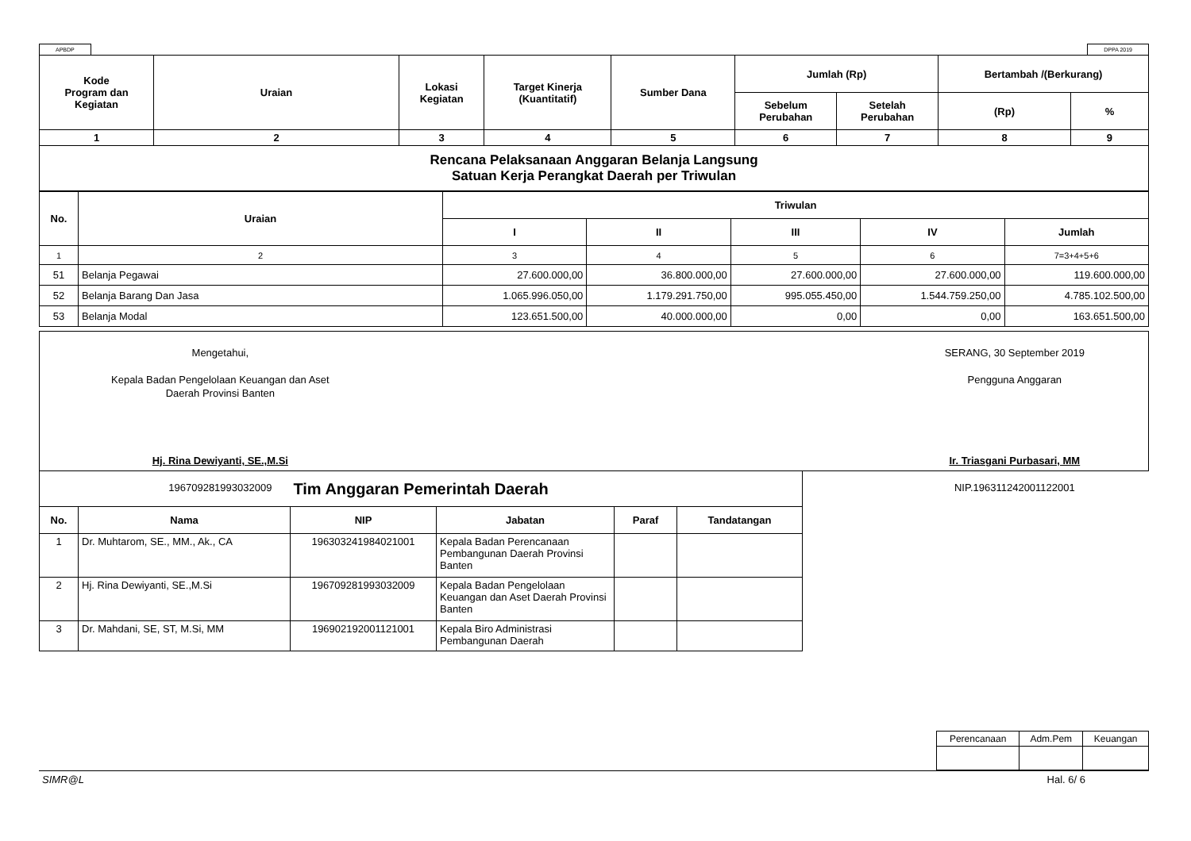APBDP DPPA 2019
| Kode Program dan Kegiatan | Uraian | Lokasi Kegiatan | Target Kinerja (Kuantitatif) | Sumber Dana | Jumlah (Rp) | | Bertambah /(Berkurang) | |
| --- | --- | --- | --- | --- | --- | --- | --- | --- |
| | | | | | Sebelum Perubahan | Setelah Perubahan | (Rp) | % |
| 1 | 2 | 3 | 4 | 5 | 6 | 7 | 8 | 9 |
Rencana Pelaksanaan Anggaran Belanja Langsung
Satuan Kerja Perangkat Daerah per Triwulan
| No. | Uraian | Triwulan | | | | |
| --- | --- | --- | --- | --- | --- | --- |
| | | I | II | III | IV | Jumlah |
| 1 | 2 | 3 | 4 | 5 | 6 | 7=3+4+5+6 |
| 51 | Belanja Pegawai | 27.600.000,00 | 36.800.000,00 | 27.600.000,00 | 27.600.000,00 | 119.600.000,00 |
| 52 | Belanja Barang Dan Jasa | 1.065.996.050,00 | 1.179.291.750,00 | 995.055.450,00 | 1.544.759.250,00 | 4.785.102.500,00 |
| 53 | Belanja Modal | 123.651.500,00 | 40.000.000,00 | 0,00 | 0,00 | 163.651.500,00 |
Mengetahui,
Kepala Badan Pengelolaan Keuangan dan Aset
Daerah Provinsi Banten
Hj. Rina Dewiyanti, SE.,M.Si
196709281993032009
SERANG, 30 September 2019
Pengguna Anggaran
Ir. Triasgani Purbasari, MM
NIP.196311242001122001
| Tim Anggaran Pemerintah Daerah | | | | | |
| --- | --- | --- | --- | --- | --- |
| No. | Nama | NIP | Jabatan | Paraf | Tandatangan |
| 1 | Dr. Muhtarom, SE., MM., Ak., CA | 196303241984021001 | Kepala Badan Perencanaan Pembangunan Daerah Provinsi Banten | | |
| 2 | Hj. Rina Dewiyanti, SE.,M.Si | 196709281993032009 | Kepala Badan Pengelolaan Keuangan dan Aset Daerah Provinsi Banten | | |
| 3 | Dr. Mahdani, SE, ST, M.Si, MM | 196902192001121001 | Kepala Biro Administrasi Pembangunan Daerah | | |
| Perencanaan | Adm.Pem | Keuangan |
SIMR@L Hal. 6/ 6